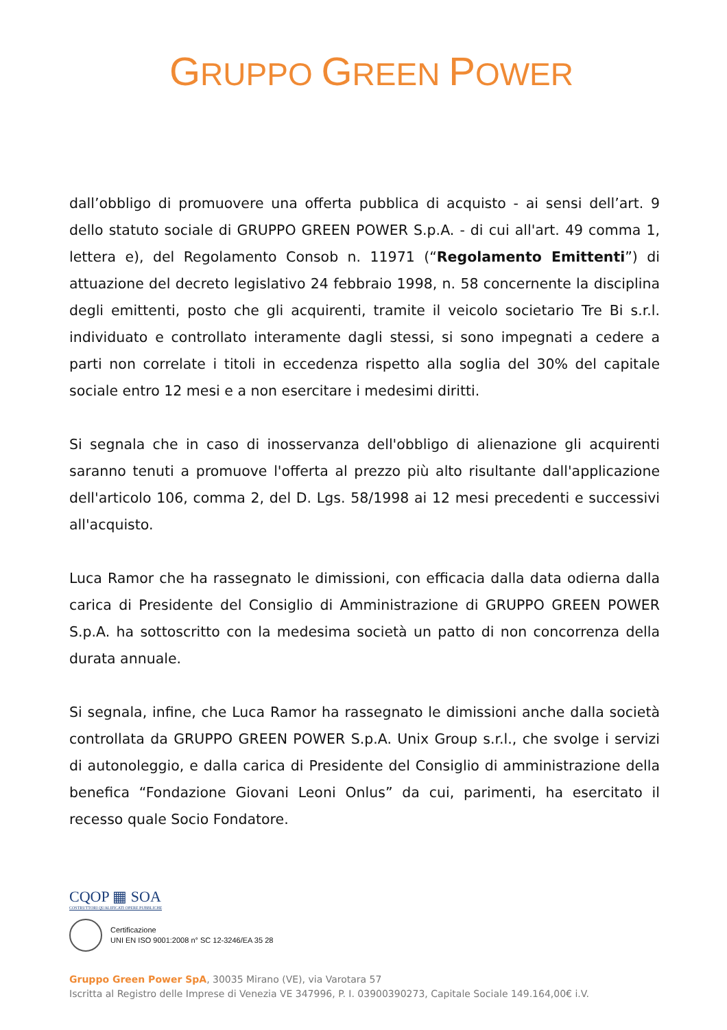GRUPPO GREEN POWER
dall’obbligo di promuovere una offerta pubblica di acquisto - ai sensi dell’art. 9 dello statuto sociale di GRUPPO GREEN POWER S.p.A. - di cui all'art. 49 comma 1, lettera e), del Regolamento Consob n. 11971 (“Regolamento Emittenti”) di attuazione del decreto legislativo 24 febbraio 1998, n. 58 concernente la disciplina degli emittenti, posto che gli acquirenti, tramite il veicolo societario Tre Bi s.r.l. individuato e controllato interamente dagli stessi, si sono impegnati a cedere a parti non correlate i titoli in eccedenza rispetto alla soglia del 30% del capitale sociale entro 12 mesi e a non esercitare i medesimi diritti.
Si segnala che in caso di inosservanza dell'obbligo di alienazione gli acquirenti saranno tenuti a promuove l'offerta al prezzo più alto risultante dall'applicazione dell'articolo 106, comma 2, del D. Lgs. 58/1998 ai 12 mesi precedenti e successivi all'acquisto.
Luca Ramor che ha rassegnato le dimissioni, con efficacia dalla data odierna dalla carica di Presidente del Consiglio di Amministrazione di GRUPPO GREEN POWER S.p.A. ha sottoscritto con la medesima società un patto di non concorrenza della durata annuale.
Si segnala, infine, che Luca Ramor ha rassegnato le dimissioni anche dalla società controllata da GRUPPO GREEN POWER S.p.A. Unix Group s.r.l., che svolge i servizi di autonoleggio, e dalla carica di Presidente del Consiglio di amministrazione della benefica “Fondazione Giovani Leoni Onlus” da cui, parimenti, ha esercitato il recesso quale Socio Fondatore.
CQOP ▦ SOA COSTRUTTORI QUALIFICATI OPERE PUBBLICHE
Certificazione
UNI EN ISO 9001:2008 n° SC 12-3246/EA 35 28
Gruppo Green Power SpA, 30035 Mirano (VE), via Varotara 57
Iscritta al Registro delle Imprese di Venezia VE 347996, P. I. 03900390273, Capitale Sociale 149.164,00€ i.V.